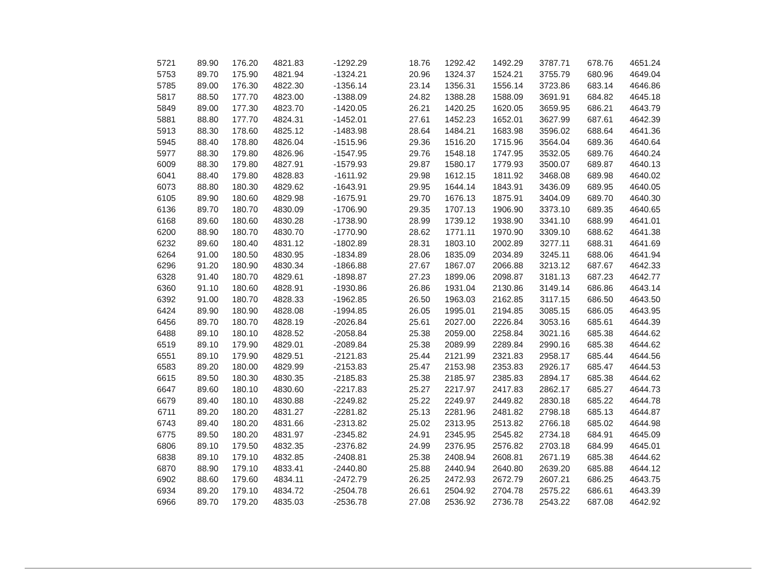| 5721 | 89.90 | 176.20 | 4821.83 | -1292.29 | 18.76 | 1292.42 | 1492.29 | 3787.71 | 678.76 | 4651.24 |
| 5753 | 89.70 | 175.90 | 4821.94 | -1324.21 | 20.96 | 1324.37 | 1524.21 | 3755.79 | 680.96 | 4649.04 |
| 5785 | 89.00 | 176.30 | 4822.30 | -1356.14 | 23.14 | 1356.31 | 1556.14 | 3723.86 | 683.14 | 4646.86 |
| 5817 | 88.50 | 177.70 | 4823.00 | -1388.09 | 24.82 | 1388.28 | 1588.09 | 3691.91 | 684.82 | 4645.18 |
| 5849 | 89.00 | 177.30 | 4823.70 | -1420.05 | 26.21 | 1420.25 | 1620.05 | 3659.95 | 686.21 | 4643.79 |
| 5881 | 88.80 | 177.70 | 4824.31 | -1452.01 | 27.61 | 1452.23 | 1652.01 | 3627.99 | 687.61 | 4642.39 |
| 5913 | 88.30 | 178.60 | 4825.12 | -1483.98 | 28.64 | 1484.21 | 1683.98 | 3596.02 | 688.64 | 4641.36 |
| 5945 | 88.40 | 178.80 | 4826.04 | -1515.96 | 29.36 | 1516.20 | 1715.96 | 3564.04 | 689.36 | 4640.64 |
| 5977 | 88.30 | 179.80 | 4826.96 | -1547.95 | 29.76 | 1548.18 | 1747.95 | 3532.05 | 689.76 | 4640.24 |
| 6009 | 88.30 | 179.80 | 4827.91 | -1579.93 | 29.87 | 1580.17 | 1779.93 | 3500.07 | 689.87 | 4640.13 |
| 6041 | 88.40 | 179.80 | 4828.83 | -1611.92 | 29.98 | 1612.15 | 1811.92 | 3468.08 | 689.98 | 4640.02 |
| 6073 | 88.80 | 180.30 | 4829.62 | -1643.91 | 29.95 | 1644.14 | 1843.91 | 3436.09 | 689.95 | 4640.05 |
| 6105 | 89.90 | 180.60 | 4829.98 | -1675.91 | 29.70 | 1676.13 | 1875.91 | 3404.09 | 689.70 | 4640.30 |
| 6136 | 89.70 | 180.70 | 4830.09 | -1706.90 | 29.35 | 1707.13 | 1906.90 | 3373.10 | 689.35 | 4640.65 |
| 6168 | 89.60 | 180.60 | 4830.28 | -1738.90 | 28.99 | 1739.12 | 1938.90 | 3341.10 | 688.99 | 4641.01 |
| 6200 | 88.90 | 180.70 | 4830.70 | -1770.90 | 28.62 | 1771.11 | 1970.90 | 3309.10 | 688.62 | 4641.38 |
| 6232 | 89.60 | 180.40 | 4831.12 | -1802.89 | 28.31 | 1803.10 | 2002.89 | 3277.11 | 688.31 | 4641.69 |
| 6264 | 91.00 | 180.50 | 4830.95 | -1834.89 | 28.06 | 1835.09 | 2034.89 | 3245.11 | 688.06 | 4641.94 |
| 6296 | 91.20 | 180.90 | 4830.34 | -1866.88 | 27.67 | 1867.07 | 2066.88 | 3213.12 | 687.67 | 4642.33 |
| 6328 | 91.40 | 180.70 | 4829.61 | -1898.87 | 27.23 | 1899.06 | 2098.87 | 3181.13 | 687.23 | 4642.77 |
| 6360 | 91.10 | 180.60 | 4828.91 | -1930.86 | 26.86 | 1931.04 | 2130.86 | 3149.14 | 686.86 | 4643.14 |
| 6392 | 91.00 | 180.70 | 4828.33 | -1962.85 | 26.50 | 1963.03 | 2162.85 | 3117.15 | 686.50 | 4643.50 |
| 6424 | 89.90 | 180.90 | 4828.08 | -1994.85 | 26.05 | 1995.01 | 2194.85 | 3085.15 | 686.05 | 4643.95 |
| 6456 | 89.70 | 180.70 | 4828.19 | -2026.84 | 25.61 | 2027.00 | 2226.84 | 3053.16 | 685.61 | 4644.39 |
| 6488 | 89.10 | 180.10 | 4828.52 | -2058.84 | 25.38 | 2059.00 | 2258.84 | 3021.16 | 685.38 | 4644.62 |
| 6519 | 89.10 | 179.90 | 4829.01 | -2089.84 | 25.38 | 2089.99 | 2289.84 | 2990.16 | 685.38 | 4644.62 |
| 6551 | 89.10 | 179.90 | 4829.51 | -2121.83 | 25.44 | 2121.99 | 2321.83 | 2958.17 | 685.44 | 4644.56 |
| 6583 | 89.20 | 180.00 | 4829.99 | -2153.83 | 25.47 | 2153.98 | 2353.83 | 2926.17 | 685.47 | 4644.53 |
| 6615 | 89.50 | 180.30 | 4830.35 | -2185.83 | 25.38 | 2185.97 | 2385.83 | 2894.17 | 685.38 | 4644.62 |
| 6647 | 89.60 | 180.10 | 4830.60 | -2217.83 | 25.27 | 2217.97 | 2417.83 | 2862.17 | 685.27 | 4644.73 |
| 6679 | 89.40 | 180.10 | 4830.88 | -2249.82 | 25.22 | 2249.97 | 2449.82 | 2830.18 | 685.22 | 4644.78 |
| 6711 | 89.20 | 180.20 | 4831.27 | -2281.82 | 25.13 | 2281.96 | 2481.82 | 2798.18 | 685.13 | 4644.87 |
| 6743 | 89.40 | 180.20 | 4831.66 | -2313.82 | 25.02 | 2313.95 | 2513.82 | 2766.18 | 685.02 | 4644.98 |
| 6775 | 89.50 | 180.20 | 4831.97 | -2345.82 | 24.91 | 2345.95 | 2545.82 | 2734.18 | 684.91 | 4645.09 |
| 6806 | 89.10 | 179.50 | 4832.35 | -2376.82 | 24.99 | 2376.95 | 2576.82 | 2703.18 | 684.99 | 4645.01 |
| 6838 | 89.10 | 179.10 | 4832.85 | -2408.81 | 25.38 | 2408.94 | 2608.81 | 2671.19 | 685.38 | 4644.62 |
| 6870 | 88.90 | 179.10 | 4833.41 | -2440.80 | 25.88 | 2440.94 | 2640.80 | 2639.20 | 685.88 | 4644.12 |
| 6902 | 88.60 | 179.60 | 4834.11 | -2472.79 | 26.25 | 2472.93 | 2672.79 | 2607.21 | 686.25 | 4643.75 |
| 6934 | 89.20 | 179.10 | 4834.72 | -2504.78 | 26.61 | 2504.92 | 2704.78 | 2575.22 | 686.61 | 4643.39 |
| 6966 | 89.70 | 179.20 | 4835.03 | -2536.78 | 27.08 | 2536.92 | 2736.78 | 2543.22 | 687.08 | 4642.92 |